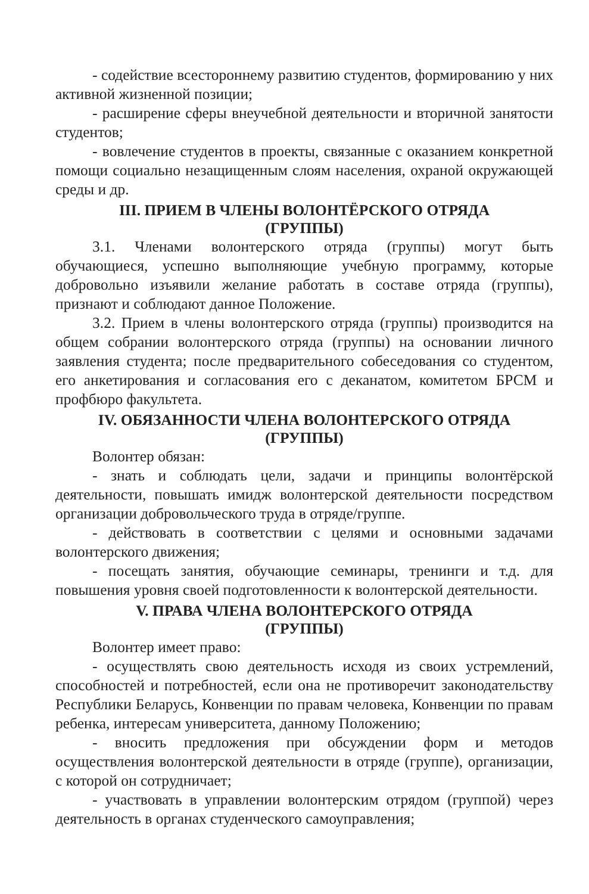- содействие всестороннему развитию студентов, формированию у них активной жизненной позиции;
- расширение сферы внеучебной деятельности и вторичной занятости студентов;
- вовлечение студентов в проекты, связанные с оказанием конкретной помощи социально незащищенным слоям населения, охраной окружающей среды и др.
III. ПРИЕМ В ЧЛЕНЫ ВОЛОНТЁРСКОГО ОТРЯДА
(ГРУППЫ)
3.1. Членами волонтерского отряда (группы) могут быть обучающиеся, успешно выполняющие учебную программу, которые добровольно изъявили желание работать в составе отряда (группы), признают и соблюдают данное Положение.
3.2. Прием в члены волонтерского отряда (группы) производится на общем собрании волонтерского отряда (группы) на основании личного заявления студента; после предварительного собеседования со студентом, его анкетирования и согласования его с деканатом, комитетом БРСМ и профбюро факультета.
IV. ОБЯЗАННОСТИ ЧЛЕНА ВОЛОНТЕРСКОГО ОТРЯДА
(ГРУППЫ)
Волонтер обязан:
- знать и соблюдать цели, задачи и принципы волонтёрской деятельности, повышать имидж волонтерской деятельности посредством организации добровольческого труда в отряде/группе.
- действовать в соответствии с целями и основными задачами волонтерского движения;
- посещать занятия, обучающие семинары, тренинги и т.д. для повышения уровня своей подготовленности к волонтерской деятельности.
V. ПРАВА ЧЛЕНА ВОЛОНТЕРСКОГО ОТРЯДА
(ГРУППЫ)
Волонтер имеет право:
- осуществлять свою деятельность исходя из своих устремлений, способностей и потребностей, если она не противоречит законодательству Республики Беларусь, Конвенции по правам человека, Конвенции по правам ребенка, интересам университета, данному Положению;
- вносить предложения при обсуждении форм и методов осуществления волонтерской деятельности в отряде (группе), организации, с которой он сотрудничает;
- участвовать в управлении волонтерским отрядом (группой) через деятельность в органах студенческого самоуправления;